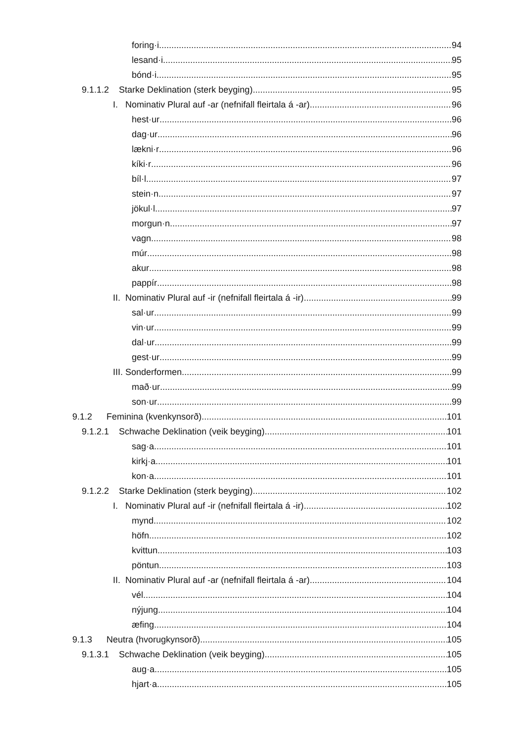foring·i 94
lesand·i 95
bónd·i 95
9.1.1.2 Starke Deklination (sterk beyging) 95
I. Nominativ Plural auf -ar (nefnifall fleirtala á -ar) 96
hest·ur 96
dag·ur 96
lækni·r 96
kíki·r 96
bíl·l 97
stein·n 97
jökul·l 97
morgun·n 97
vagn 98
múr 98
akur 98
pappír 98
II. Nominativ Plural auf -ir (nefnifall fleirtala á -ir) 99
sal·ur 99
vin·ur 99
dal·ur 99
gest·ur 99
III. Sonderformen 99
mað·ur 99
son·ur 99
9.1.2 Feminina (kvenkynsorð) 101
9.1.2.1 Schwache Deklination (veik beyging) 101
sag·a 101
kirkj·a 101
kon·a 101
9.1.2.2 Starke Deklination (sterk beyging) 102
I. Nominativ Plural auf -ir (nefnifall fleirtala á -ir) 102
mynd 102
höfn 102
kvittun 103
pöntun 103
II. Nominativ Plural auf -ar (nefnifall fleirtala á -ar) 104
vél 104
nýjung 104
æfing 104
9.1.3 Neutra (hvorugkynsorð) 105
9.1.3.1 Schwache Deklination (veik beyging) 105
aug·a 105
hjart·a 105